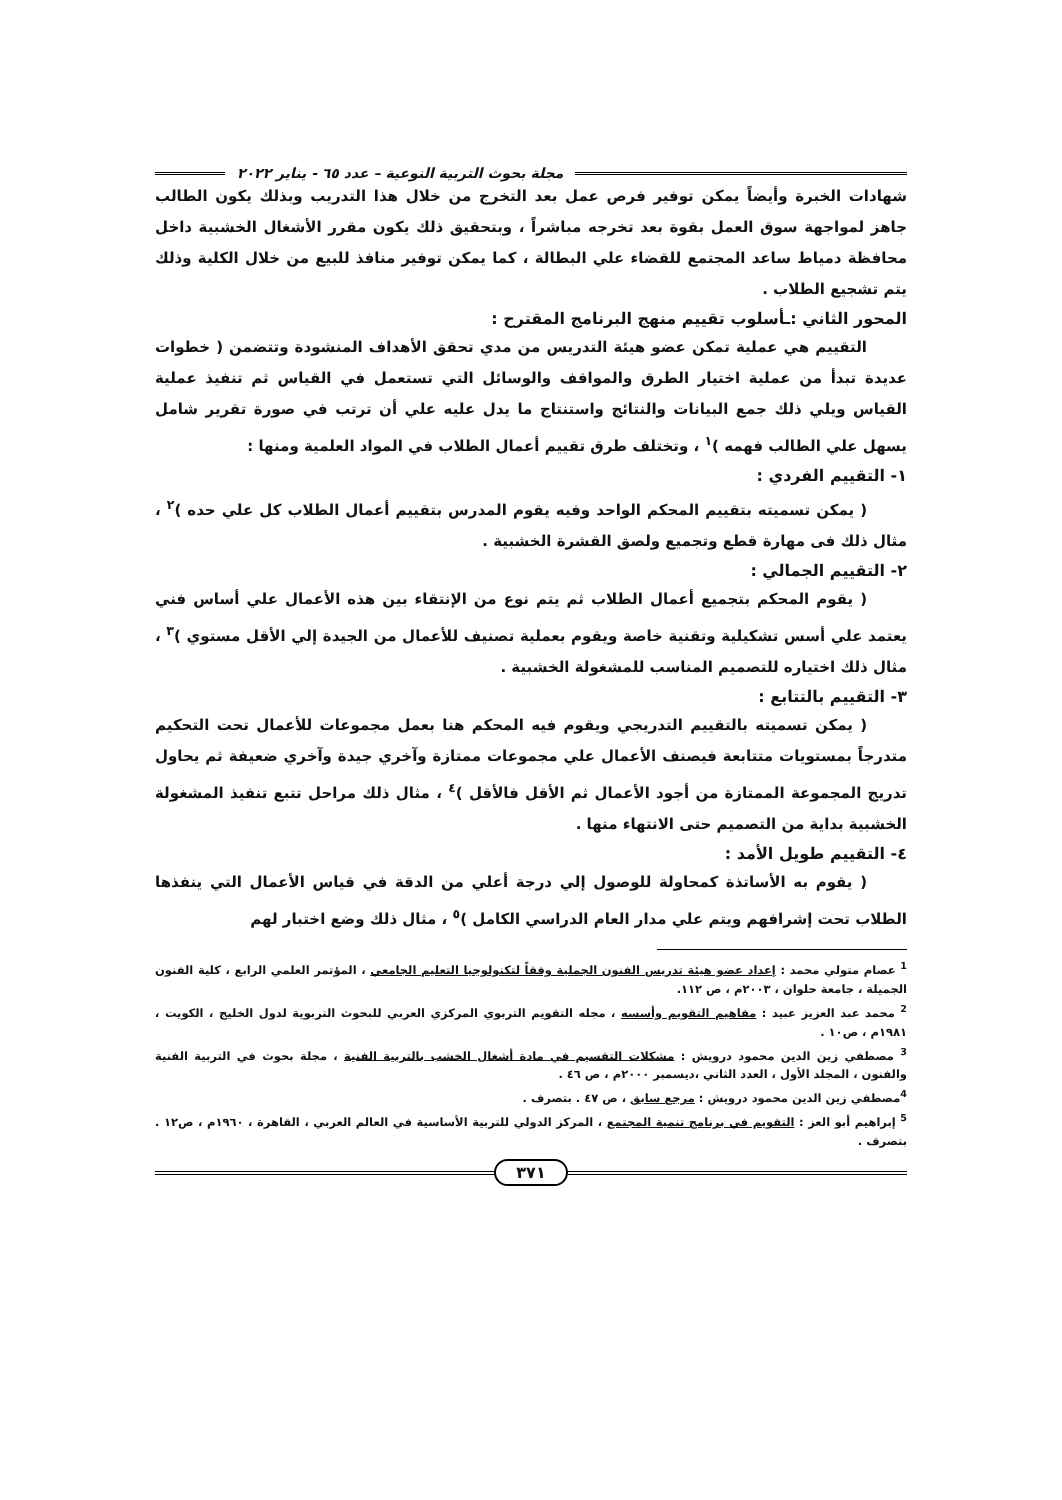مجلة بحوث التربية النوعية – عدد ٦٥ - يناير ٢٠٢٢
شهادات الخبرة وأيضاً يمكن توفير فرص عمل بعد التخرج من خلال هذا التدريب وبذلك يكون الطالب جاهز لمواجهة سوق العمل بقوة بعد تخرجه مباشراً ، وبتحقيق ذلك يكون مقرر الأشغال الخشبية داخل محافظة دمياط ساعد المجتمع للقضاء علي البطالة ، كما يمكن توفير منافذ للبيع من خلال الكلية وذلك يتم تشجيع الطلاب .
المحور الثاني :ـأسلوب تقييم منهج البرنامج المقترح :
التقييم هي عملية تمكن عضو هيئة التدريس من مدي تحقق الأهداف المنشودة وتتضمن ( خطوات عديدة تبدأ من عملية اختيار الطرق والمواقف والوسائل التي تستعمل في القياس ثم تنفيذ عملية القياس ويلي ذلك جمع البيانات والنتائج واستنتاج ما يدل عليه علي أن ترتب في صورة تقرير شامل يسهل علي الطالب فهمه )<sup>١</sup> ، وتختلف طرق تقييم أعمال الطلاب في المواد العلمية ومنها :
١- التقييم الفردي :
( يمكن تسميته بتقييم المحكم الواحد وفيه يقوم المدرس بتقييم أعمال الطلاب كل علي حده )<sup>٢</sup> ، مثال ذلك فى مهارة قطع وتجميع ولصق القشرة الخشبية .
٢- التقييم الجمالي :
( يقوم المحكم بتجميع أعمال الطلاب ثم يتم نوع من الإنتقاء بين هذه الأعمال علي أساس فني يعتمد علي أسس تشكيلية وتقنية خاصة ويقوم بعملية تصنيف للأعمال من الجيدة إلي الأقل مستوي )<sup>٣</sup> ، مثال ذلك اختياره للتصميم المناسب للمشغولة الخشبية .
٣- التقييم بالتتابع :
( يمكن تسميته بالتقييم التدريجي ويقوم فيه المحكم هنا بعمل مجموعات للأعمال تحت التحكيم متدرجاً بمستويات متتابعة فيصنف الأعمال علي مجموعات ممتازة وآخري جيدة وآخري ضعيفة ثم يحاول تدريج المجموعة الممتازة من أجود الأعمال ثم الأقل فالأقل )<sup>٤</sup> ، مثال ذلك مراحل تتبع تنفيذ المشغولة الخشبية بداية من التصميم حتى الانتهاء منها .
٤- التقييم طويل الأمد :
( يقوم به الأساتذة كمحاولة للوصول إلي درجة أعلي من الدقة في قياس الأعمال التي ينفذها الطلاب تحت إشرافهم ويتم علي مدار العام الدراسي الكامل )<sup>٥</sup> ، مثال ذلك وضع اختبار لهم
<sup>1</sup> عصام متولي محمد : إعداد عضو هيئة تدريس الفنون الجملية وفقاً لتكنولوجيا التعليم الجامعي ، المؤتمر العلمي الرابع ، كلية الفنون الجميلة ، جامعة حلوان ، ٢٠٠٣م ، ص ١١٢.
<sup>2</sup> محمد عبد العزيز عبيد : مفاهيم التقويم وأسسه ، مجله التقويم التربوي المركزي العربي للبحوث التربوية لدول الخليج ، الكويت ، ١٩٨١م ، ص١٠ .
<sup>3</sup> مصطفي زين الدين محمود درويش : مشكلات التقسيم في مادة أشغال الخشب بالتربية الفنية ، مجلة بحوث في التربية الفنية والفنون ، المجلد الأول ، العدد الثاني ،ديسمبر ٢٠٠٠م ، ص ٤٦ .
<sup>4</sup> مصطفي زين الدين محمود درويش : مرجع سابق ، ص ٤٧ . بتصرف .
<sup>5</sup> إبراهيم أبو العز : التقويم في برنامج تنمية المجتمع ، المركز الدولي للتربية الأساسية في العالم العربي ، القاهرة ، ١٩٦٠م ، ص١٢ . بتصرف .
٣٧١